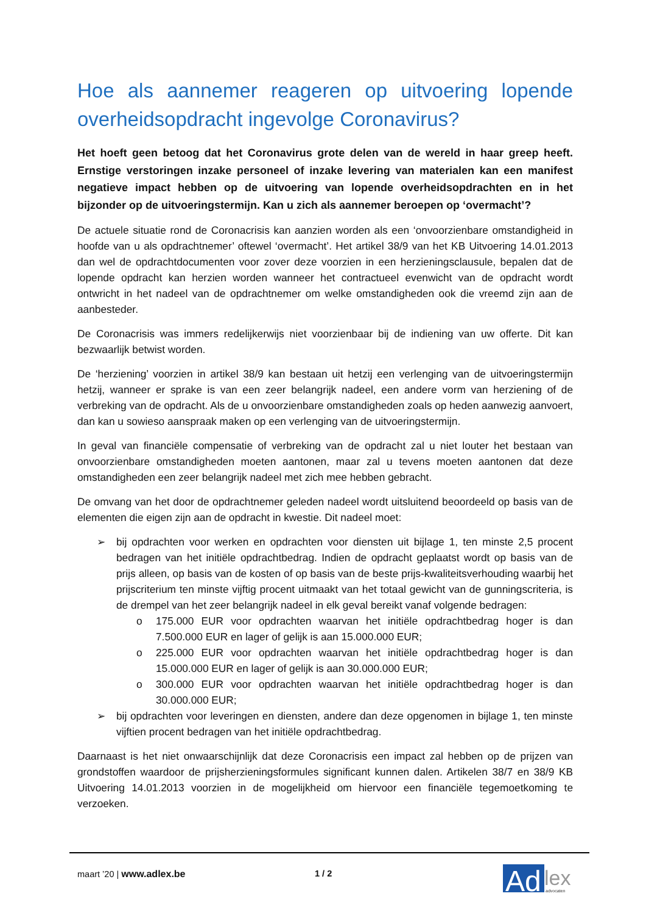Hoe als aannemer reageren op uitvoering lopende overheidsopdracht ingevolge Coronavirus?
Het hoeft geen betoog dat het Coronavirus grote delen van de wereld in haar greep heeft. Ernstige verstoringen inzake personeel of inzake levering van materialen kan een manifest negatieve impact hebben op de uitvoering van lopende overheidsopdrachten en in het bijzonder op de uitvoeringstermijn. Kan u zich als aannemer beroepen op ‘overmacht’?
De actuele situatie rond de Coronacrisis kan aanzien worden als een ‘onvoorzienbare omstandigheid in hoofde van u als opdrachtnemer’ oftewel ‘overmacht’. Het artikel 38/9 van het KB Uitvoering 14.01.2013 dan wel de opdrachtdocumenten voor zover deze voorzien in een herzieningsclausule, bepalen dat de lopende opdracht kan herzien worden wanneer het contractueel evenwicht van de opdracht wordt ontwricht in het nadeel van de opdrachtnemer om welke omstandigheden ook die vreemd zijn aan de aanbesteder.
De Coronacrisis was immers redelijkerwijs niet voorzienbaar bij de indiening van uw offerte. Dit kan bezwaarlijk betwist worden.
De ‘herziening’ voorzien in artikel 38/9 kan bestaan uit hetzij een verlenging van de uitvoeringstermijn hetzij, wanneer er sprake is van een zeer belangrijk nadeel, een andere vorm van herziening of de verbreking van de opdracht. Als de u onvoorzienbare omstandigheden zoals op heden aanwezig aanvoert, dan kan u sowieso aanspraak maken op een verlenging van de uitvoeringstermijn.
In geval van financiële compensatie of verbreking van de opdracht zal u niet louter het bestaan van onvoorzienbare omstandigheden moeten aantonen, maar zal u tevens moeten aantonen dat deze omstandigheden een zeer belangrijk nadeel met zich mee hebben gebracht.
De omvang van het door de opdrachtnemer geleden nadeel wordt uitsluitend beoordeeld op basis van de elementen die eigen zijn aan de opdracht in kwestie. Dit nadeel moet:
➢ bij opdrachten voor werken en opdrachten voor diensten uit bijlage 1, ten minste 2,5 procent bedragen van het initiële opdrachtbedrag. Indien de opdracht geplaatst wordt op basis van de prijs alleen, op basis van de kosten of op basis van de beste prijs-kwaliteitsverhouding waarbij het prijscriterium ten minste vijftig procent uitmaakt van het totaal gewicht van de gunningscriteria, is de drempel van het zeer belangrijk nadeel in elk geval bereikt vanaf volgende bedragen:
o 175.000 EUR voor opdrachten waarvan het initiële opdrachtbedrag hoger is dan 7.500.000 EUR en lager of gelijk is aan 15.000.000 EUR;
o 225.000 EUR voor opdrachten waarvan het initiële opdrachtbedrag hoger is dan 15.000.000 EUR en lager of gelijk is aan 30.000.000 EUR;
o 300.000 EUR voor opdrachten waarvan het initiële opdrachtbedrag hoger is dan 30.000.000 EUR;
➢ bij opdrachten voor leveringen en diensten, andere dan deze opgenomen in bijlage 1, ten minste vijftien procent bedragen van het initiële opdrachtbedrag.
Daarnaast is het niet onwaarschijnlijk dat deze Coronacrisis een impact zal hebben op de prijzen van grondstoffen waardoor de prijsherzieningsformules significant kunnen dalen. Artikelen 38/7 en 38/9 KB Uitvoering 14.01.2013 voorzien in de mogelijkheid om hiervoor een financiële tegemoetkoming te verzoeken.
maart ’20 | www.adlex.be 1 / 2
Ad
lex
advocaten